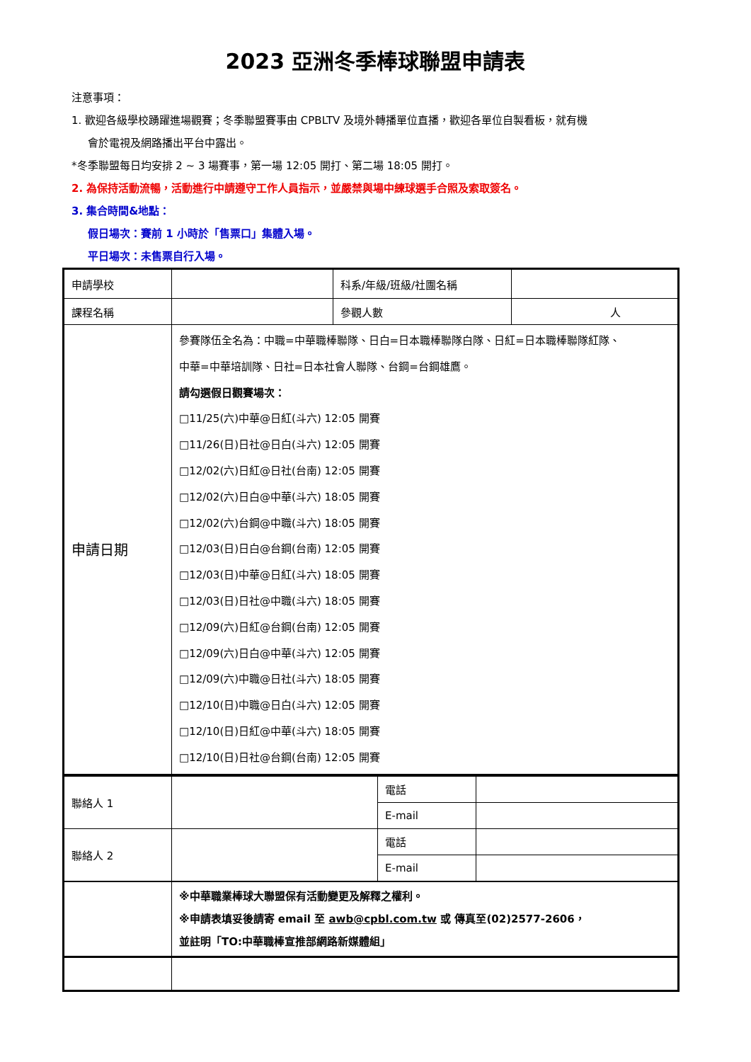2023 亞洲冬季棒球聯盟申請表
注意事項：
1. 歡迎各級學校踴躍進場觀賽；冬季聯盟賽事由 CPBLTV 及境外轉播單位直播，歡迎各單位自製看板，就有機
會於電視及網路播出平台中露出。
*冬季聯盟每日均安排 2 ~ 3 場賽事，第一場 12:05 開打、第二場 18:05 開打。
2. 為保持活動流暢，活動進行中請遵守工作人員指示，並嚴禁與場中練球選手合照及索取簽名。
3. 集合時間&地點：
假日場次：賽前 1 小時於「售票口」集體入場。
平日場次：未售票自行入場。
| 申請學校 | | 科系/年級/班級/社團名稱 | |
| 課程名稱 | | 參觀人數 | 人 |
| 申請日期 | 參賽隊伍全名為：中職=中華職棒聯隊、日白=日本職棒聯隊白隊、日紅=日本職棒聯隊紅隊、 中華=中華培訓隊、日社=日本社會人聯隊、台鋼=台鋼雄鷹。 請勾選假日觀賽場次： □11/25(六)中華@日紅(斗六) 12:05 開賽 □11/26(日)日社@日白(斗六) 12:05 開賽 □12/02(六)日紅@日社(台南) 12:05 開賽 □12/02(六)日白@中華(斗六) 18:05 開賽 □12/02(六)台鋼@中職(斗六) 18:05 開賽 □12/03(日)日白@台鋼(台南) 12:05 開賽 □12/03(日)中華@日紅(斗六) 18:05 開賽 □12/03(日)日社@中職(斗六) 18:05 開賽 □12/09(六)日紅@台鋼(台南) 12:05 開賽 □12/09(六)日白@中華(斗六) 12:05 開賽 □12/09(六)中職@日社(斗六) 18:05 開賽 □12/10(日)中職@日白(斗六) 12:05 開賽 □12/10(日)日紅@中華(斗六) 18:05 開賽 □12/10(日)日社@台鋼(台南) 12:05 開賽 | | |
| 聯絡人 1 | | 電話 | |
| | | E-mail | |
| 聯絡人 2 | | 電話 | |
| | | E-mail | |
| | ※中華職業棒球大聯盟保有活動變更及解釋之權利。 ※申請表填妥後請寄 email 至 awb@cpbl.com.tw 或 傳真至(02)2577-2606， 並註明「TO:中華職棒宣推部網路新媒體組」 |